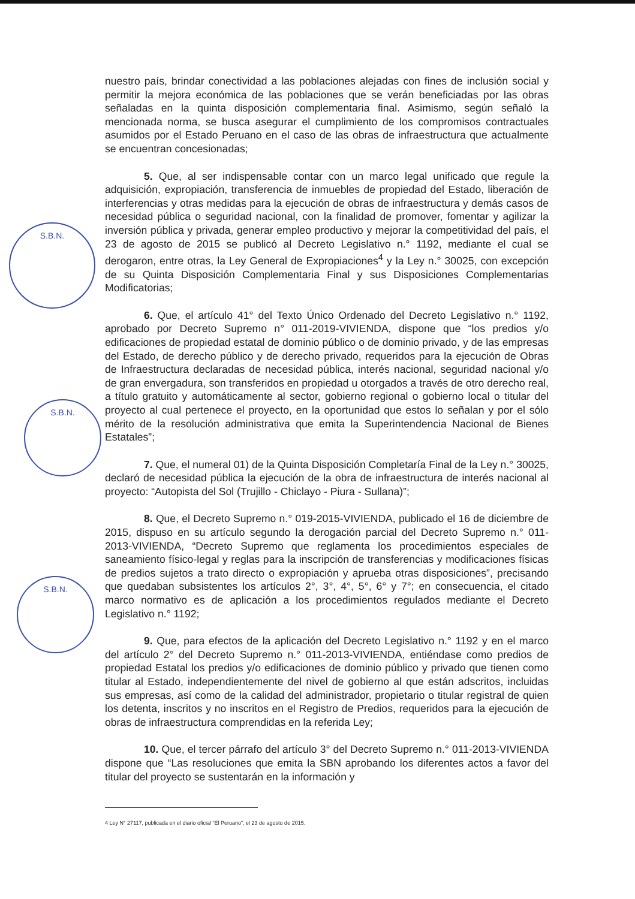S.B.N.
S.B.N.
S.B.N.
nuestro país, brindar conectividad a las poblaciones alejadas con fines de inclusión social y permitir la mejora económica de las poblaciones que se verán beneficiadas por las obras señaladas en la quinta disposición complementaria final. Asimismo, según señaló la mencionada norma, se busca asegurar el cumplimiento de los compromisos contractuales asumidos por el Estado Peruano en el caso de las obras de infraestructura que actualmente se encuentran concesionadas;
5. Que, al ser indispensable contar con un marco legal unificado que regule la adquisición, expropiación, transferencia de inmuebles de propiedad del Estado, liberación de interferencias y otras medidas para la ejecución de obras de infraestructura y demás casos de necesidad pública o seguridad nacional, con la finalidad de promover, fomentar y agilizar la inversión pública y privada, generar empleo productivo y mejorar la competitividad del país, el 23 de agosto de 2015 se publicó al Decreto Legislativo n.° 1192, mediante el cual se derogaron, entre otras, la Ley General de Expropiaciones<sup>4</sup> y la Ley n.° 30025, con excepción de su Quinta Disposición Complementaria Final y sus Disposiciones Complementarias Modificatorias;
6. Que, el artículo 41° del Texto Único Ordenado del Decreto Legislativo n.° 1192, aprobado por Decreto Supremo n° 011-2019-VIVIENDA, dispone que “los predios y/o edificaciones de propiedad estatal de dominio público o de dominio privado, y de las empresas del Estado, de derecho público y de derecho privado, requeridos para la ejecución de Obras de Infraestructura declaradas de necesidad pública, interés nacional, seguridad nacional y/o de gran envergadura, son transferidos en propiedad u otorgados a través de otro derecho real, a título gratuito y automáticamente al sector, gobierno regional o gobierno local o titular del proyecto al cual pertenece el proyecto, en la oportunidad que estos lo señalan y por el sólo mérito de la resolución administrativa que emita la Superintendencia Nacional de Bienes Estatales”;
7. Que, el numeral 01) de la Quinta Disposición Completaría Final de la Ley n.° 30025, declaró de necesidad pública la ejecución de la obra de infraestructura de interés nacional al proyecto: “Autopista del Sol (Trujillo - Chiclayo - Piura - Sullana)”;
8. Que, el Decreto Supremo n.° 019-2015-VIVIENDA, publicado el 16 de diciembre de 2015, dispuso en su artículo segundo la derogación parcial del Decreto Supremo n.° 011-2013-VIVIENDA, “Decreto Supremo que reglamenta los procedimientos especiales de saneamiento físico-legal y reglas para la inscripción de transferencias y modificaciones físicas de predios sujetos a trato directo o expropiación y aprueba otras disposiciones”, precisando que quedaban subsistentes los artículos 2°, 3°, 4°, 5°, 6° y 7°; en consecuencia, el citado marco normativo es de aplicación a los procedimientos regulados mediante el Decreto Legislativo n.° 1192;
9. Que, para efectos de la aplicación del Decreto Legislativo n.° 1192 y en el marco del artículo 2° del Decreto Supremo n.° 011-2013-VIVIENDA, entiéndase como predios de propiedad Estatal los predios y/o edificaciones de dominio público y privado que tienen como titular al Estado, independientemente del nivel de gobierno al que están adscritos, incluidas sus empresas, así como de la calidad del administrador, propietario o titular registral de quien los detenta, inscritos y no inscritos en el Registro de Predios, requeridos para la ejecución de obras de infraestructura comprendidas en la referida Ley;
10. Que, el tercer párrafo del artículo 3° del Decreto Supremo n.° 011-2013-VIVIENDA dispone que “Las resoluciones que emita la SBN aprobando los diferentes actos a favor del titular del proyecto se sustentarán en la información y
4 Ley N° 27117, publicada en el diario oficial “El Peruano”, el 23 de agosto de 2015.